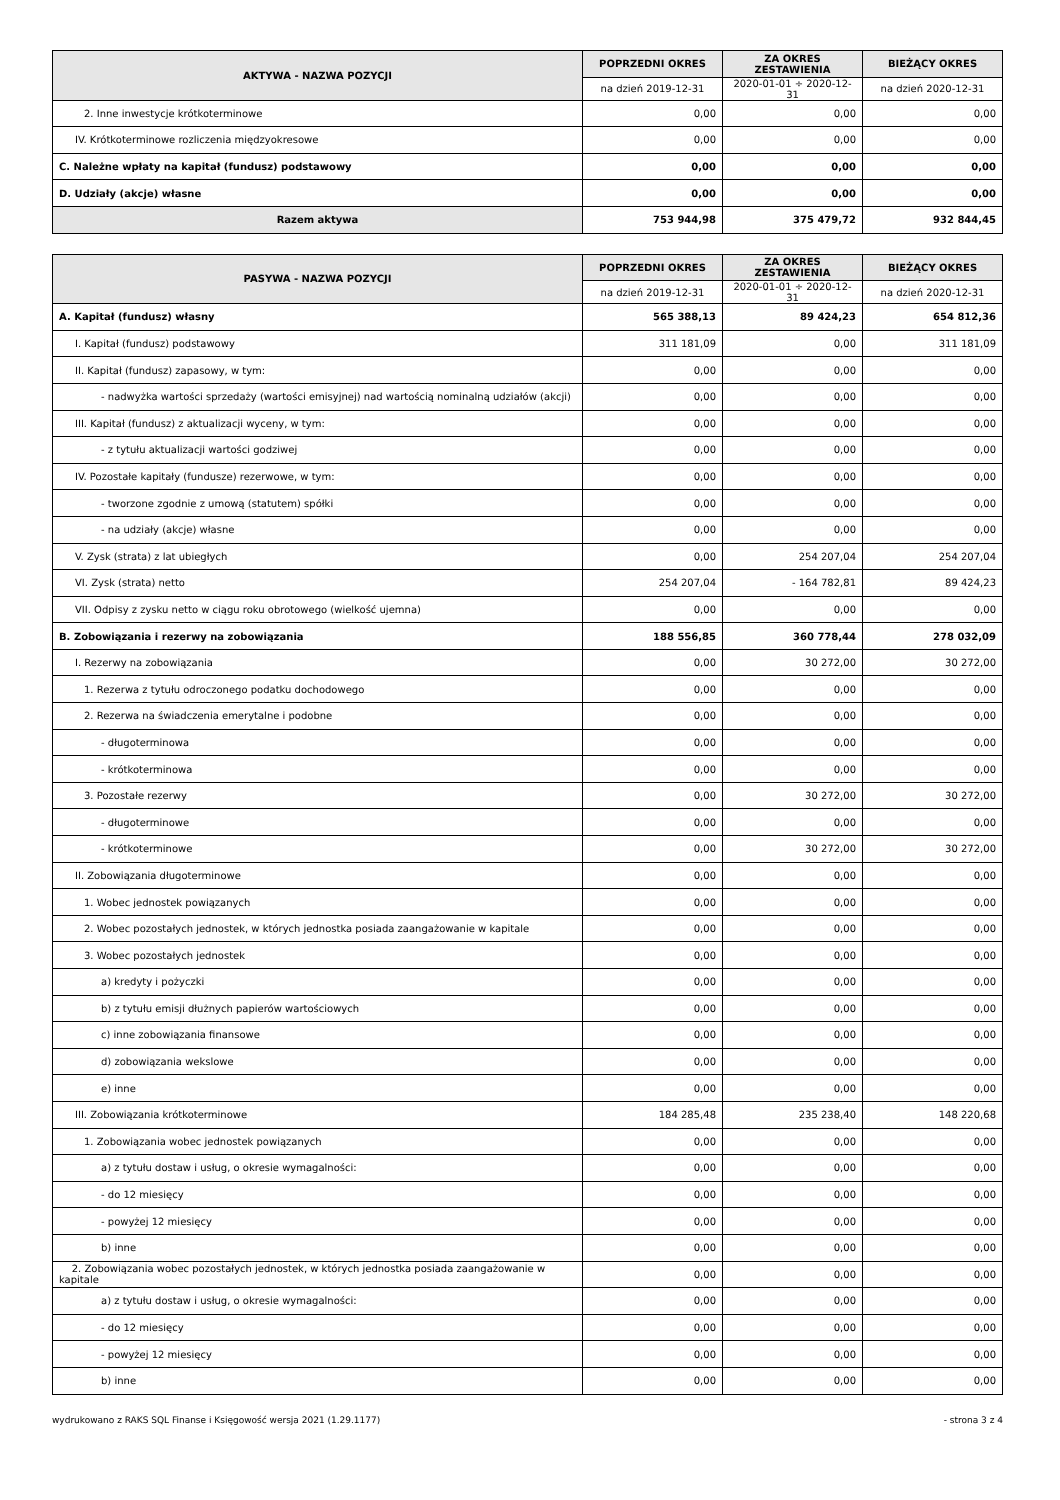| AKTYWA - NAZWA POZYCJI | POPRZEDNI OKRES | ZA OKRES ZESTAWIENIA | BIEŻĄCY OKRES |
| --- | --- | --- | --- |
| | na dzień 2019-12-31 | 2020-01-01 ÷ 2020-12-31 | na dzień 2020-12-31 |
| 2. Inne inwestycje krótkoterminowe | 0,00 | 0,00 | 0,00 |
| IV. Krótkoterminowe rozliczenia międzyokresowe | 0,00 | 0,00 | 0,00 |
| C. Należne wpłaty na kapitał (fundusz) podstawowy | 0,00 | 0,00 | 0,00 |
| D. Udziały (akcje) własne | 0,00 | 0,00 | 0,00 |
| Razem aktywa | 753 944,98 | 375 479,72 | 932 844,45 |
| PASYWA - NAZWA POZYCJI | POPRZEDNI OKRES | ZA OKRES ZESTAWIENIA | BIEŻĄCY OKRES |
| --- | --- | --- | --- |
| | na dzień 2019-12-31 | 2020-01-01 ÷ 2020-12-31 | na dzień 2020-12-31 |
| A. Kapitał (fundusz) własny | 565 388,13 | 89 424,23 | 654 812,36 |
| I. Kapitał (fundusz) podstawowy | 311 181,09 | 0,00 | 311 181,09 |
| II. Kapitał (fundusz) zapasowy, w tym: | 0,00 | 0,00 | 0,00 |
| - nadwyżka wartości sprzedaży (wartości emisyjnej) nad wartością nominalną udziałów (akcji) | 0,00 | 0,00 | 0,00 |
| III. Kapitał (fundusz) z aktualizacji wyceny, w tym: | 0,00 | 0,00 | 0,00 |
| - z tytułu aktualizacji wartości godziwej | 0,00 | 0,00 | 0,00 |
| IV. Pozostałe kapitały (fundusze) rezerwowe, w tym: | 0,00 | 0,00 | 0,00 |
| - tworzone zgodnie z umową (statutem) spółki | 0,00 | 0,00 | 0,00 |
| - na udziały (akcje) własne | 0,00 | 0,00 | 0,00 |
| V. Zysk (strata) z lat ubiegłych | 0,00 | 254 207,04 | 254 207,04 |
| VI. Zysk (strata) netto | 254 207,04 | - 164 782,81 | 89 424,23 |
| VII. Odpisy z zysku netto w ciągu roku obrotowego (wielkość ujemna) | 0,00 | 0,00 | 0,00 |
| B. Zobowiązania i rezerwy na zobowiązania | 188 556,85 | 360 778,44 | 278 032,09 |
| I. Rezerwy na zobowiązania | 0,00 | 30 272,00 | 30 272,00 |
| 1. Rezerwa z tytułu odroczonego podatku dochodowego | 0,00 | 0,00 | 0,00 |
| 2. Rezerwa na świadczenia emerytalne i podobne | 0,00 | 0,00 | 0,00 |
| - długoterminowa | 0,00 | 0,00 | 0,00 |
| - krótkoterminowa | 0,00 | 0,00 | 0,00 |
| 3. Pozostałe rezerwy | 0,00 | 30 272,00 | 30 272,00 |
| - długoterminowe | 0,00 | 0,00 | 0,00 |
| - krótkoterminowe | 0,00 | 30 272,00 | 30 272,00 |
| II. Zobowiązania długoterminowe | 0,00 | 0,00 | 0,00 |
| 1. Wobec jednostek powiązanych | 0,00 | 0,00 | 0,00 |
| 2. Wobec pozostałych jednostek, w których jednostka posiada zaangażowanie w kapitale | 0,00 | 0,00 | 0,00 |
| 3. Wobec pozostałych jednostek | 0,00 | 0,00 | 0,00 |
| a) kredyty i pożyczki | 0,00 | 0,00 | 0,00 |
| b) z tytułu emisji dłużnych papierów wartościowych | 0,00 | 0,00 | 0,00 |
| c) inne zobowiązania finansowe | 0,00 | 0,00 | 0,00 |
| d) zobowiązania wekslowe | 0,00 | 0,00 | 0,00 |
| e) inne | 0,00 | 0,00 | 0,00 |
| III. Zobowiązania krótkoterminowe | 184 285,48 | 235 238,40 | 148 220,68 |
| 1. Zobowiązania wobec jednostek powiązanych | 0,00 | 0,00 | 0,00 |
| a) z tytułu dostaw i usług, o okresie wymagalności: | 0,00 | 0,00 | 0,00 |
| - do 12 miesięcy | 0,00 | 0,00 | 0,00 |
| - powyżej 12 miesięcy | 0,00 | 0,00 | 0,00 |
| b) inne | 0,00 | 0,00 | 0,00 |
| 2. Zobowiązania wobec pozostałych jednostek, w których jednostka posiada zaangażowanie w kapitale | 0,00 | 0,00 | 0,00 |
| a) z tytułu dostaw i usług, o okresie wymagalności: | 0,00 | 0,00 | 0,00 |
| - do 12 miesięcy | 0,00 | 0,00 | 0,00 |
| - powyżej 12 miesięcy | 0,00 | 0,00 | 0,00 |
| b) inne | 0,00 | 0,00 | 0,00 |
wydrukowano z RAKS SQL Finanse i Księgowość wersja 2021 (1.29.1177) - strona 3 z 4